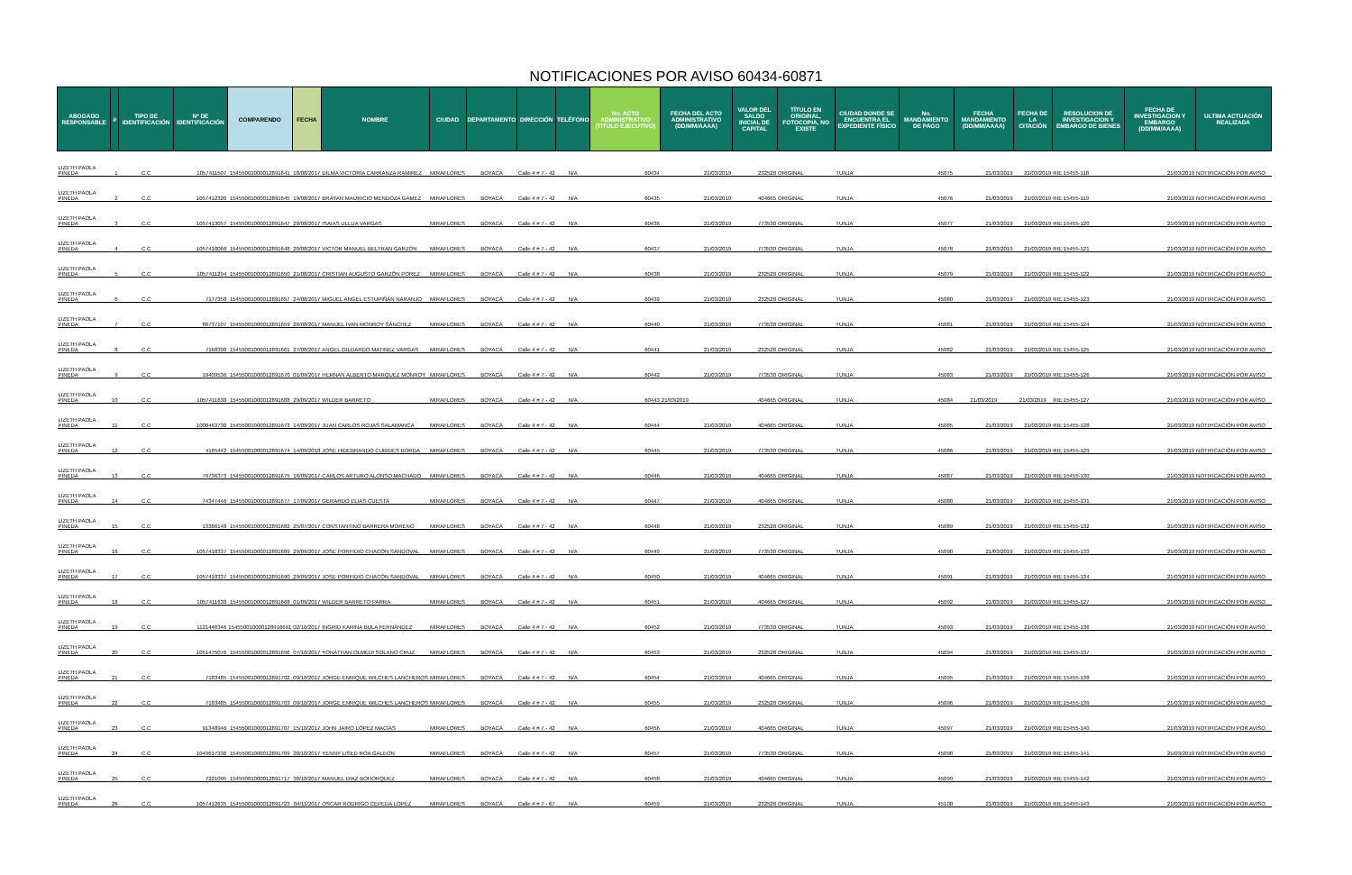NOTIFICACIONES POR AVISO 60434-60871
| ABOGADO RESPONSABLE | # | TIPO DE IDENTIFICACIÓN | Nº DE IDENTIFICACIÓN | COMPARENDO | FECHA | NOMBRE | CIUDAD | DEPARTAMENTO | DIRECCIÓN | TELÉFONO | No. ACTO ADMINISTRATIVO (TITULO EJECUTIVO) | FECHA DEL ACTO ADMINISTRATIVO (DD/MM/AAAA) | VALOR DEL SALDO INICIAL DE CAPITAL | TÍTULO EN ORIGINAL, FOTOCOPIA, NO EXISTE | CIUDAD DONDE SE ENCUENTRA EL EXPEDIENTE FÍSICO | No. MANDAMIENTO DE PAGO | FECHA MANDAMIENTO (DD/MM/AAAA) | FECHA DE LA CITACIÓN | RESOLUCION DE INVESTIGACION Y EMBARGO DE BIENES | FECHA DE INVESTIGACION Y EMBARGO (DD/MM/AAAA) | ULTIMA ACTUACIÓN REALIZADA |
| --- | --- | --- | --- | --- | --- | --- | --- | --- | --- | --- | --- | --- | --- | --- | --- | --- | --- | --- | --- | --- | --- |
| LIZETH PAOLA PINEDA | 1 | C.C | 1057411507 | 15455001000012891641 | 18/08/2017 | DILMA VICTORIA CARRANZA RAMIREZ | MIRAFLORES | BOYACÁ | Calle 4 # 7 - 42 | N/A | 60434 | 21/03/2019 | 232528 | ORIGINAL | TUNJA | 45075 | 21/03/2019 | 21/03/2019 | RIE:15455-118 | 21/03/2019 | NOTIFICACIÓN POR AVISO |
| LIZETH PAOLA PINEDA | 2 | C.C | 1057412320 | 15455001000012891645 | 19/08/2017 | BRAYAN MAURICIO MENDOZA GAMEZ | MIRAFLORES | BOYACÁ | Calle 4 # 7 - 42 | N/A | 60435 | 21/03/2019 | 404665 | ORIGINAL | TUNJA | 45076 | 21/03/2019 | 21/03/2019 | RIE:15455-119 | 21/03/2019 | NOTIFICACIÓN POR AVISO |
| LIZETH PAOLA PINEDA | 3 | C.C | 1057413057 | 15455001000012891647 | 20/08/2017 | ISAIAS ULLUA VARGAS | MIRAFLORES | BOYACÁ | Calle 4 # 7 - 42 | N/A | 60436 | 21/03/2019 | 773530 | ORIGINAL | TUNJA | 45077 | 21/03/2019 | 21/03/2019 | RIE:15455-120 | 21/03/2019 | NOTIFICACIÓN POR AVISO |
| LIZETH PAOLA PINEDA | 4 | C.C | 1057410066 | 15455001000012891648 | 20/08/2017 | VICTOR MANUEL BELTRAN GARZÓN | MIRAFLORES | BOYACÁ | Calle 4 # 7 - 42 | N/A | 60437 | 21/03/2019 | 773530 | ORIGINAL | TUNJA | 45078 | 21/03/2019 | 21/03/2019 | RIE:15455-121 | 21/03/2019 | NOTIFICACIÓN POR AVISO |
| LIZETH PAOLA PINEDA | 5 | C.C | 1057411294 | 15455001000012891650 | 21/08/2017 | CRISTIAN AUGUSTO GARZÓN POREZ | MIRAFLORES | BOYACÁ | Calle 4 # 7 - 42 | N/A | 60438 | 21/03/2019 | 232528 | ORIGINAL | TUNJA | 45079 | 21/03/2019 | 21/03/2019 | RIE:15455-122 | 21/03/2019 | NOTIFICACIÓN POR AVISO |
| LIZETH PAOLA PINEDA | 6 | C.C | 7177358 | 15455001000012891657 | 24/08/2017 | MIGUEL ANGEL ESTUPIÑÁN NARANJO | MIRAFLORES | BOYACÁ | Calle 4 # 7 - 42 | N/A | 60439 | 21/03/2019 | 232528 | ORIGINAL | TUNJA | 45080 | 21/03/2019 | 21/03/2019 | RIE:15455-123 | 21/03/2019 | NOTIFICACIÓN POR AVISO |
| LIZETH PAOLA PINEDA | 7 | C.C | 80737107 | 15455001000012891659 | 26/08/2017 | MANUEL IVAN MONROY SÁNCHEZ | MIRAFLORES | BOYACÁ | Calle 4 # 7 - 42 | N/A | 60440 | 21/03/2019 | 773530 | ORIGINAL | TUNJA | 45081 | 21/03/2019 | 21/03/2019 | RIE:15455-124 | 21/03/2019 | NOTIFICACIÓN POR AVISO |
| LIZETH PAOLA PINEDA | 8 | C.C | 7168398 | 15455001000012891661 | 27/08/2017 | ANGEL GILDARDO MATINEZ VARGAS | MIRAFLORES | BOYACÁ | Calle 4 # 7 - 42 | N/A | 60441 | 21/03/2019 | 232528 | ORIGINAL | TUNJA | 45082 | 21/03/2019 | 21/03/2019 | RIE:15455-125 | 21/03/2019 | NOTIFICACIÓN POR AVISO |
| LIZETH PAOLA PINEDA | 9 | C.C | 19409536 | 15455001000012891670 | 01/09/2017 | HERNAN ALBERTO MARQUEZ MONROY | MIRAFLORES | BOYACÁ | Calle 4 # 7 - 42 | N/A | 60442 | 21/03/2019 | 773530 | ORIGINAL | TUNJA | 45083 | 21/03/2019 | 21/03/2019 | RIE:15455-126 | 21/03/2019 | NOTIFICACIÓN POR AVISO |
| LIZETH PAOLA PINEDA | 10 | C.C | 1057411638 | 15455001000012891688 | 29/09/2017 | WILDER BARRETO | MIRAFLORES | BOYACÁ | Calle 4 # 7 - 42 | N/A | 60443 | 21/03/2019 | 404665 | ORIGINAL | TUNJA | 45084 | 21/03/2019 | 21/03/2019 | RIE:15455-127 | 21/03/2019 | NOTIFICACIÓN POR AVISO |
| LIZETH PAOLA PINEDA | 11 | C.C | 1000463730 | 15455001000012891673 | 14/09/2017 | JUAN CARLOS ROJAS SALAMANCA | MIRAFLORES | BOYACÁ | Calle 4 # 7 - 42 | N/A | 60444 | 21/03/2019 | 404665 | ORIGINAL | TUNJA | 45085 | 21/03/2019 | 21/03/2019 | RIE:15455-128 | 21/03/2019 | NOTIFICACIÓN POR AVISO |
| LIZETH PAOLA PINEDA | 12 | C.C | 4165442 | 15455001000012891674 | 14/09/2018 | JOSE HIDEBRANDO CUBIDES BORDA | MIRAFLORES | BOYACÁ | Calle 4 # 7 - 42 | N/A | 60445 | 21/03/2019 | 773530 | ORIGINAL | TUNJA | 45086 | 21/03/2019 | 21/03/2019 | RIE:15455-129 | 21/03/2019 | NOTIFICACIÓN POR AVISO |
| LIZETH PAOLA PINEDA | 13 | C.C | 79736373 | 15455001000012891675 | 16/09/2017 | CARLOS ARTURO ALONSO MACHADO | MIRAFLORES | BOYACÁ | Calle 4 # 7 - 42 | N/A | 60446 | 21/03/2019 | 404665 | ORIGINAL | TUNJA | 45087 | 21/03/2019 | 21/03/2019 | RIE:15455-130 | 21/03/2019 | NOTIFICACIÓN POR AVISO |
| LIZETH PAOLA PINEDA | 14 | C.C | 74347446 | 15455001000012891677 | 17/09/2017 | GERARDO ELIAS CUESTA | MIRAFLORES | BOYACÁ | Calle 4 # 7 - 42 | N/A | 60447 | 21/03/2019 | 404665 | ORIGINAL | TUNJA | 45088 | 21/03/2019 | 21/03/2019 | RIE:15455-131 | 21/03/2019 | NOTIFICACIÓN POR AVISO |
| LIZETH PAOLA PINEDA | 15 | C.C | 13386148 | 15455001000012891682 | 25/07/2017 | CONSTANTINO BARRERA MORENO | MIRAFLORES | BOYACÁ | Calle 4 # 7 - 42 | N/A | 60448 | 21/03/2019 | 232528 | ORIGINAL | TUNJA | 45089 | 21/03/2019 | 21/03/2019 | RIE:15455-132 | 21/03/2019 | NOTIFICACIÓN POR AVISO |
| LIZETH PAOLA PINEDA | 16 | C.C | 1057410337 | 15455001000012891689 | 29/09/2017 | JOSE PORFIDIO CHACÓN SANDOVAL | MIRAFLORES | BOYACÁ | Calle 4 # 7 - 42 | N/A | 60449 | 21/03/2019 | 773530 | ORIGINAL | TUNJA | 45090 | 21/03/2019 | 21/03/2019 | RIE:15455-133 | 21/03/2019 | NOTIFICACIÓN POR AVISO |
| LIZETH PAOLA PINEDA | 17 | C.C | 1057410337 | 15455001000012891690 | 29/09/2017 | JOSE PORFIDIO CHACÓN SANDOVAL | MIRAFLORES | BOYACÁ | Calle 4 # 7 - 42 | N/A | 60450 | 21/03/2019 | 404665 | ORIGINAL | TUNJA | 45091 | 21/03/2019 | 21/03/2019 | RIE:15455-134 | 21/03/2019 | NOTIFICACIÓN POR AVISO |
| LIZETH PAOLA PINEDA | 18 | C.C | 1057411638 | 15455001000012891668 | 01/09/2017 | WILDER BARRETO PARRA | MIRAFLORES | BOYACÁ | Calle 4 # 7 - 42 | N/A | 60451 | 21/03/2019 | 404665 | ORIGINAL | TUNJA | 45092 | 21/03/2019 | 21/03/2019 | RIE:15455-127 | 21/03/2019 | NOTIFICACIÓN POR AVISO |
| LIZETH PAOLA PINEDA | 19 | C.C | 1121448346 | 154550010000128916691 | 02/10/2017 | INGRID KARINA BULA FERNÁNDEZ | MIRAFLORES | BOYACÁ | Calle 4 # 7 - 42 | N/A | 60452 | 21/03/2019 | 773530 | ORIGINAL | TUNJA | 45093 | 21/03/2019 | 21/03/2019 | RIE:15455-136 | 21/03/2019 | NOTIFICACIÓN POR AVISO |
| LIZETH PAOLA PINEDA | 20 | C.C | 1051475076 | 15455001000012891696 | 07/10/2017 | YONATHAN OLMEDI SOLANO CRUZ | MIRAFLORES | BOYACÁ | Calle 4 # 7 - 42 | N/A | 60453 | 21/03/2019 | 232528 | ORIGINAL | TUNJA | 45094 | 21/03/2019 | 21/03/2019 | RIE:15455-137 | 21/03/2019 | NOTIFICACIÓN POR AVISO |
| LIZETH PAOLA PINEDA | 21 | C.C | 7183485 | 15455001000012891702 | 09/10/2017 | JORGE ENRIQUE WILCHES LANCHEROS | MIRAFLORES | BOYACÁ | Calle 4 # 7 - 42 | N/A | 60454 | 21/03/2019 | 404665 | ORIGINAL | TUNJA | 45095 | 21/03/2019 | 21/03/2019 | RIE:15455-138 | 21/03/2019 | NOTIFICACIÓN POR AVISO |
| LIZETH PAOLA PINEDA | 22 | C.C | 7183485 | 15455001000012891703 | 09/10/2017 | JORGE ENRIQUE WILCHES LANCHEROS | MIRAFLORES | BOYACÁ | Calle 4 # 7 - 42 | N/A | 60455 | 21/03/2019 | 232528 | ORIGINAL | TUNJA | 45096 | 21/03/2019 | 21/03/2019 | RIE:15455-139 | 21/03/2019 | NOTIFICACIÓN POR AVISO |
| LIZETH PAOLA PINEDA | 23 | C.C | 91348946 | 15455001000012891707 | 15/10/2017 | JOHN JAIRO LOPEZ MACÍAS | MIRAFLORES | BOYACÁ | Calle 4 # 7 - 42 | N/A | 60456 | 21/03/2019 | 404665 | ORIGINAL | TUNJA | 45097 | 21/03/2019 | 21/03/2019 | RIE:15455-140 | 21/03/2019 | NOTIFICACIÓN POR AVISO |
| LIZETH PAOLA PINEDA | 24 | C.C | 1049617336 | 15455001000012891709 | 20/10/2017 | YENNY LISED ROA GALEON | MIRAFLORES | BOYACÁ | Calle 4 # 7 - 42 | N/A | 60457 | 21/03/2019 | 773530 | ORIGINAL | TUNJA | 45098 | 21/03/2019 | 21/03/2019 | RIE:15455-141 | 21/03/2019 | NOTIFICACIÓN POR AVISO |
| LIZETH PAOLA PINEDA | 25 | C.C | 7221095 | 15455001000012891717 | 30/10/2017 | MANUEL DIAZ BOHORQUEZ | MIRAFLORES | BOYACÁ | Calle 4 # 7 - 42 | N/A | 60458 | 21/03/2019 | 404665 | ORIGINAL | TUNJA | 45099 | 21/03/2019 | 21/03/2019 | RIE:15455-142 | 21/03/2019 | NOTIFICACIÓN POR AVISO |
| LIZETH PAOLA PINEDA | 26 | C.C | 1057412635 | 15455001000012891723 | 04/11/2017 | OSCAR RODRIGO CEPEDA LOPEZ | MIRAFLORES | BOYACÁ | Calle 4 # 7 - 67 | N/A | 60459 | 21/03/2019 | 232528 | ORIGINAL | TUNJA | 45100 | 21/03/2019 | 21/03/2019 | RIE:15455-143 | 21/03/2019 | NOTIFICACIÓN POR AVISO |